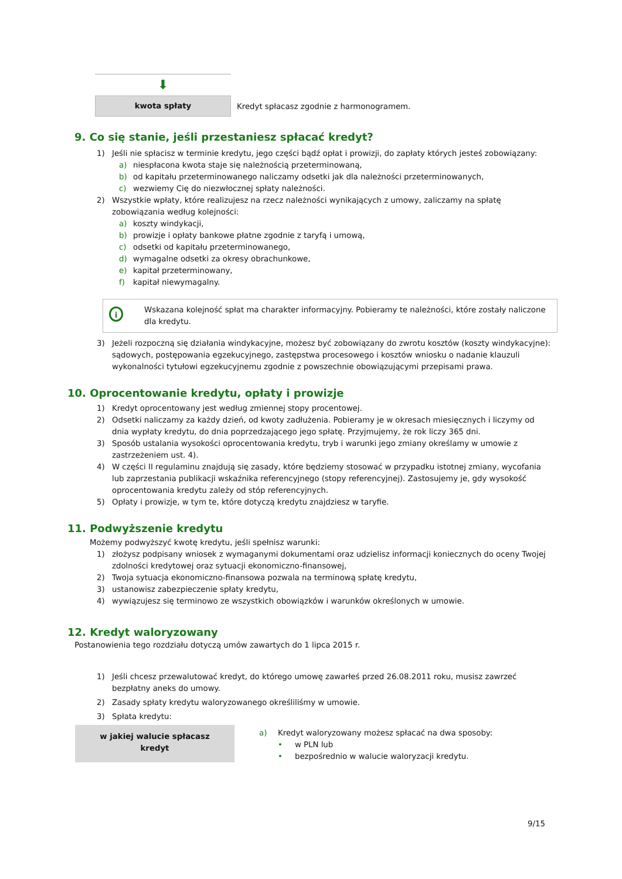⬇
kwota spłaty
Kredyt spłacasz zgodnie z harmonogramem.
9. Co się stanie, jeśli przestaniesz spłacać kredyt?
1) Jeśli nie spłacisz w terminie kredytu, jego części bądź opłat i prowizji, do zapłaty których jesteś zobowiązany:
a) niespłacona kwota staje się należnością przeterminowaną,
b) od kapitału przeterminowanego naliczamy odsetki jak dla należności przeterminowanych,
c) wezwiemy Cię do niezwłocznej spłaty należności.
2) Wszystkie wpłaty, które realizujesz na rzecz należności wynikających z umowy, zaliczamy na spłatę zobowiązania według kolejności:
a) koszty windykacji,
b) prowizje i opłaty bankowe płatne zgodnie z taryfą i umową,
c) odsetki od kapitału przeterminowanego,
d) wymagalne odsetki za okresy obrachunkowe,
e) kapitał przeterminowany,
f) kapitał niewymagalny.
i
Wskazana kolejność spłat ma charakter informacyjny. Pobieramy te należności, które zostały naliczone dla kredytu.
3) Jeżeli rozpoczną się działania windykacyjne, możesz być zobowiązany do zwrotu kosztów (koszty windykacyjne): sądowych, postępowania egzekucyjnego, zastępstwa procesowego i kosztów wniosku o nadanie klauzuli wykonalności tytułowi egzekucyjnemu zgodnie z powszechnie obowiązującymi przepisami prawa.
10. Oprocentowanie kredytu, opłaty i prowizje
1) Kredyt oprocentowany jest według zmiennej stopy procentowej.
2) Odsetki naliczamy za każdy dzień, od kwoty zadłużenia. Pobieramy je w okresach miesięcznych i liczymy od dnia wypłaty kredytu, do dnia poprzedzającego jego spłatę. Przyjmujemy, że rok liczy 365 dni.
3) Sposób ustalania wysokości oprocentowania kredytu, tryb i warunki jego zmiany określamy w umowie z zastrzeżeniem ust. 4).
4) W części II regulaminu znajdują się zasady, które będziemy stosować w przypadku istotnej zmiany, wycofania lub zaprzestania publikacji wskaźnika referencyjnego (stopy referencyjnej). Zastosujemy je, gdy wysokość oprocentowania kredytu zależy od stóp referencyjnych.
5) Opłaty i prowizje, w tym te, które dotyczą kredytu znajdziesz w taryfie.
11. Podwyższenie kredytu
Możemy podwyższyć kwotę kredytu, jeśli spełnisz warunki:
1) złożysz podpisany wniosek z wymaganymi dokumentami oraz udzielisz informacji koniecznych do oceny Twojej zdolności kredytowej oraz sytuacji ekonomiczno-finansowej,
2) Twoja sytuacja ekonomiczno-finansowa pozwala na terminową spłatę kredytu,
3) ustanowisz zabezpieczenie spłaty kredytu,
4) wywiązujesz się terminowo ze wszystkich obowiązków i warunków określonych w umowie.
12. Kredyt waloryzowany
Postanowienia tego rozdziału dotyczą umów zawartych do 1 lipca 2015 r.
1) Jeśli chcesz przewalutować kredyt, do którego umowę zawarłeś przed 26.08.2011 roku, musisz zawrzeć bezpłatny aneks do umowy.
2) Zasady spłaty kredytu waloryzowanego określiliśmy w umowie.
3) Spłata kredytu:
w jakiej walucie spłacasz
kredyt
a) Kredyt waloryzowany możesz spłacać na dwa sposoby:
• w PLN lub
• bezpośrednio w walucie waloryzacji kredytu.
9/15